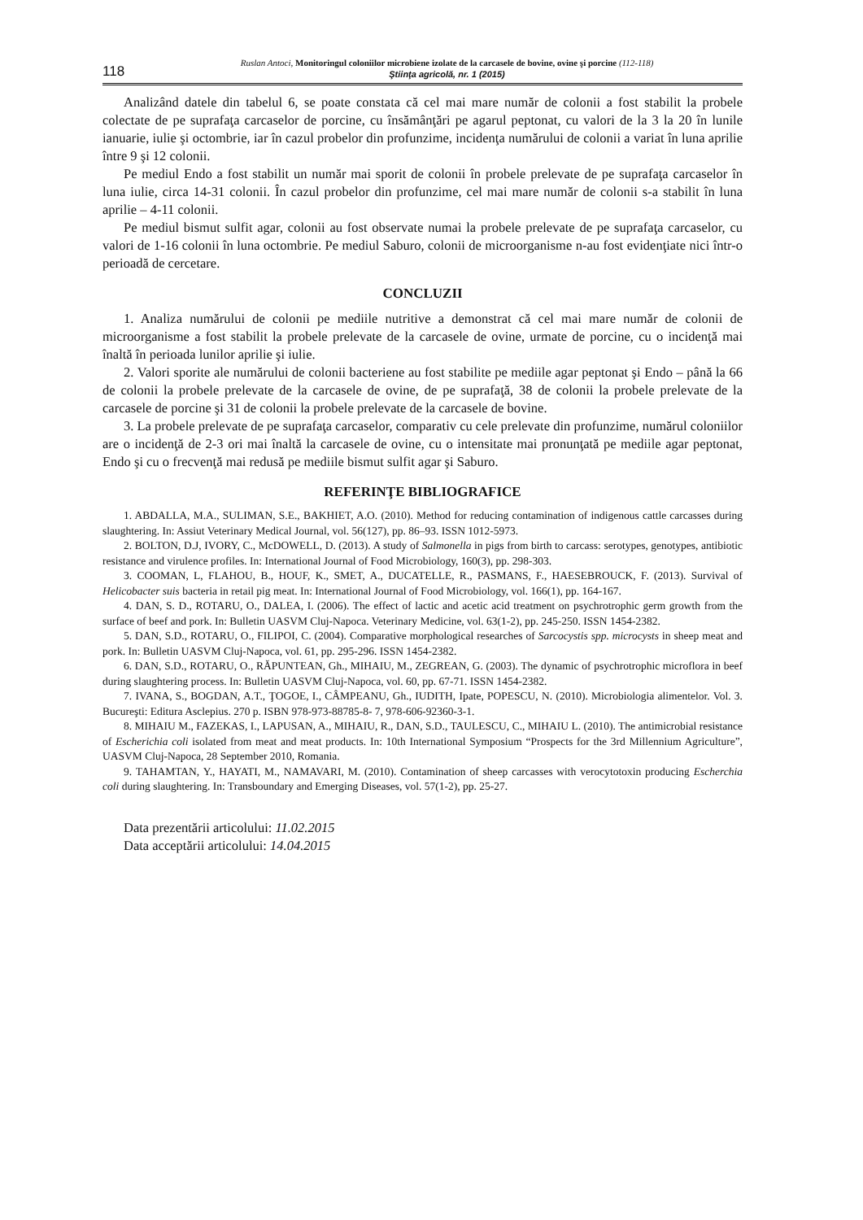118
Ruslan Antoci, Monitoringul coloniilor microbiene izolate de la carcasele de bovine, ovine şi porcine (112-118)
Ştiinţa agricolă, nr. 1 (2015)
Analizând datele din tabelul 6, se poate constata că cel mai mare număr de colonii a fost stabilit la probele colectate de pe suprafaţa carcaselor de porcine, cu însămânţări pe agarul peptonat, cu valori de la 3 la 20 în lunile ianuarie, iulie şi octombrie, iar în cazul probelor din profunzime, incidenţa numărului de colonii a variat în luna aprilie între 9 şi 12 colonii.
Pe mediul Endo a fost stabilit un număr mai sporit de colonii în probele prelevate de pe suprafaţa carcaselor în luna iulie, circa 14-31 colonii. În cazul probelor din profunzime, cel mai mare număr de colonii s-a stabilit în luna aprilie – 4-11 colonii.
Pe mediul bismut sulfit agar, colonii au fost observate numai la probele prelevate de pe suprafaţa carcaselor, cu valori de 1-16 colonii în luna octombrie. Pe mediul Saburo, colonii de microorganisme n-au fost evidenţiate nici într-o perioadă de cercetare.
CONCLUZII
1. Analiza numărului de colonii pe mediile nutritive a demonstrat că cel mai mare număr de colonii de microorganisme a fost stabilit la probele prelevate de la carcasele de ovine, urmate de porcine, cu o incidenţă mai înaltă în perioada lunilor aprilie şi iulie.
2. Valori sporite ale numărului de colonii bacteriene au fost stabilite pe mediile agar peptonat şi Endo – până la 66 de colonii la probele prelevate de la carcasele de ovine, de pe suprafaţă, 38 de colonii la probele prelevate de la carcasele de porcine şi 31 de colonii la probele prelevate de la carcasele de bovine.
3. La probele prelevate de pe suprafaţa carcaselor, comparativ cu cele prelevate din profunzime, numărul coloniilor are o incidenţă de 2-3 ori mai înaltă la carcasele de ovine, cu o intensitate mai pronunţată pe mediile agar peptonat, Endo şi cu o frecvenţă mai redusă pe mediile bismut sulfit agar şi Saburo.
REFERINŢE BIBLIOGRAFICE
1. ABDALLA, M.A., SULIMAN, S.E., BAKHIET, A.O. (2010). Method for reducing contamination of indigenous cattle carcasses during slaughtering. In: Assiut Veterinary Medical Journal, vol. 56(127), pp. 86–93. ISSN 1012-5973.
2. BOLTON, D.J, IVORY, C., McDOWELL, D. (2013). A study of Salmonella in pigs from birth to carcass: serotypes, genotypes, antibiotic resistance and virulence profiles. In: International Journal of Food Microbiology, 160(3), pp. 298-303.
3. COOMAN, L, FLAHOU, B., HOUF, K., SMET, A., DUCATELLE, R., PASMANS, F., HAESEBROUCK, F. (2013). Survival of Helicobacter suis bacteria in retail pig meat. In: International Journal of Food Microbiology, vol. 166(1), pp. 164-167.
4. DAN, S. D., ROTARU, O., DALEA, I. (2006). The effect of lactic and acetic acid treatment on psychrotrophic germ growth from the surface of beef and pork. In: Bulletin UASVM Cluj-Napoca. Veterinary Medicine, vol. 63(1-2), pp. 245-250. ISSN 1454-2382.
5. DAN, S.D., ROTARU, O., FILIPOI, C. (2004). Comparative morphological researches of Sarcocystis spp. microcysts in sheep meat and pork. In: Bulletin UASVM Cluj-Napoca, vol. 61, pp. 295-296. ISSN 1454-2382.
6. DAN, S.D., ROTARU, O., RĂPUNTEAN, Gh., MIHAIU, M., ZEGREAN, G. (2003). The dynamic of psychrotrophic microflora in beef during slaughtering process. In: Bulletin UASVM Cluj-Napoca, vol. 60, pp. 67-71. ISSN 1454-2382.
7. IVANA, S., BOGDAN, A.T., ŢOGOE, I., CÂMPEANU, Gh., IUDITH, Ipate, POPESCU, N. (2010). Microbiologia alimentelor. Vol. 3. Bucureşti: Editura Asclepius. 270 p. ISBN 978-973-88785-8- 7, 978-606-92360-3-1.
8. MIHAIU M., FAZEKAS, I., LAPUSAN, A., MIHAIU, R., DAN, S.D., TAULESCU, C., MIHAIU L. (2010). The antimicrobial resistance of Escherichia coli isolated from meat and meat products. In: 10th International Symposium “Prospects for the 3rd Millennium Agriculture”, UASVM Cluj-Napoca, 28 September 2010, Romania.
9. TAHAMTAN, Y., HAYATI, M., NAMAVARI, M. (2010). Contamination of sheep carcasses with verocytotoxin producing Escherchia coli during slaughtering. In: Transboundary and Emerging Diseases, vol. 57(1-2), pp. 25-27.
Data prezentării articolului: 11.02.2015
Data acceptării articolului: 14.04.2015